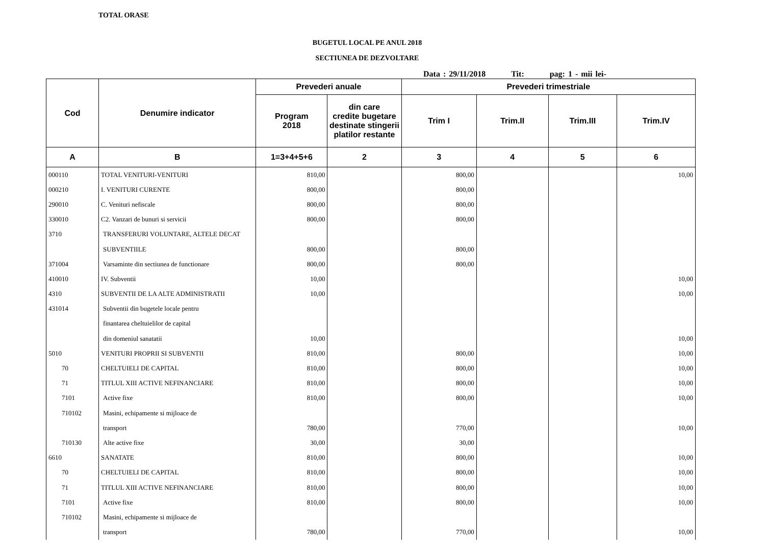TOTAL ORASE
BUGETUL LOCAL PE ANUL 2018
SECTIUNEA DE DEZVOLTARE
Data : 29/11/2018 Tit: pag: 1 - mii lei-
| Cod | Denumire indicator | Prevederi anuale | | Prevederi trimestriale | | | |
| --- | --- | --- | --- | --- | --- | --- | --- |
| | | Program 2018 | din care credite bugetare destinate stingerii platilor restante | Trim I | Trim.II | Trim.III | Trim.IV |
| A | B | 1=3+4+5+6 | 2 | 3 | 4 | 5 | 6 |
| 000110 | TOTAL VENITURI-VENITURI | 810,00 | | 800,00 | | | 10,00 |
| 000210 | I. VENITURI CURENTE | 800,00 | | 800,00 | | | |
| 290010 | C. Venituri nefiscale | 800,00 | | 800,00 | | | |
| 330010 | C2. Vanzari de bunuri si servicii | 800,00 | | 800,00 | | | |
| 3710 | TRANSFERURI VOLUNTARE, ALTELE DECAT | | | | | | |
| | SUBVENTIILE | 800,00 | | 800,00 | | | |
| 371004 | Varsaminte din sectiunea de functionare | 800,00 | | 800,00 | | | |
| 410010 | IV. Subventii | 10,00 | | | | | 10,00 |
| 4310 | SUBVENTII DE LA ALTE ADMINISTRATII | 10,00 | | | | | 10,00 |
| 431014 | Subventii din bugetele locale pentru | | | | | | |
| | finantarea cheltuielilor de capital | | | | | | |
| | din domeniul sanatatii | 10,00 | | | | | 10,00 |
| 5010 | VENITURI PROPRII SI SUBVENTII | 810,00 | | 800,00 | | | 10,00 |
| 70 | CHELTUIELI DE CAPITAL | 810,00 | | 800,00 | | | 10,00 |
| 71 | TITLUL XIII ACTIVE NEFINANCIARE | 810,00 | | 800,00 | | | 10,00 |
| 7101 | Active fixe | 810,00 | | 800,00 | | | 10,00 |
| 710102 | Masini, echipamente si mijloace de | | | | | | |
| | transport | 780,00 | | 770,00 | | | 10,00 |
| 710130 | Alte active fixe | 30,00 | | 30,00 | | | |
| 6610 | SANATATE | 810,00 | | 800,00 | | | 10,00 |
| 70 | CHELTUIELI DE CAPITAL | 810,00 | | 800,00 | | | 10,00 |
| 71 | TITLUL XIII ACTIVE NEFINANCIARE | 810,00 | | 800,00 | | | 10,00 |
| 7101 | Active fixe | 810,00 | | 800,00 | | | 10,00 |
| 710102 | Masini, echipamente si mijloace de | | | | | | |
| | transport | 780,00 | | 770,00 | | | 10,00 |